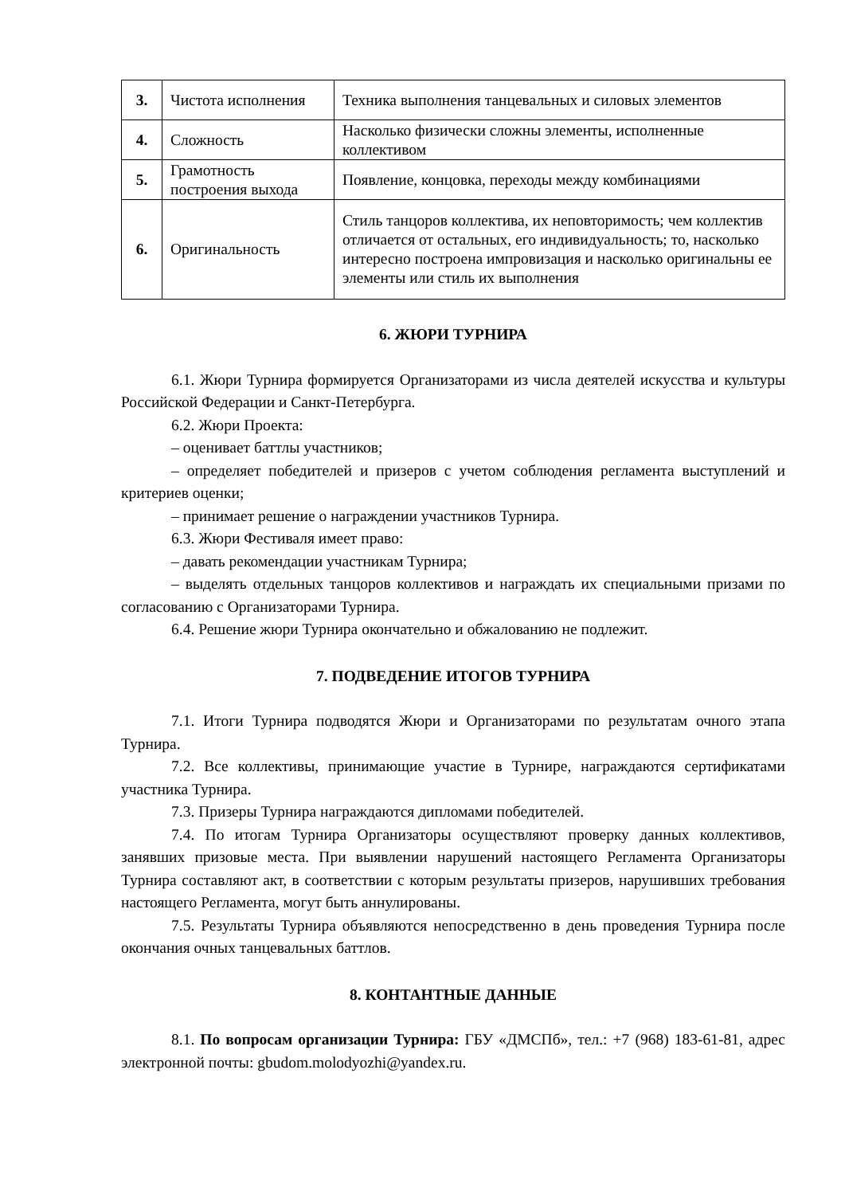| 3. | Чистота исполнения | Техника выполнения танцевальных и силовых элементов |
| 4. | Сложность | Насколько физически сложны элементы, исполненные коллективом |
| 5. | Грамотность построения выхода | Появление, концовка, переходы между комбинациями |
| 6. | Оригинальность | Стиль танцоров коллектива, их неповторимость; чем коллектив отличается от остальных, его индивидуальность; то, насколько интересно построена импровизация и насколько оригинальны ее элементы или стиль их выполнения |
6. ЖЮРИ ТУРНИРА
6.1. Жюри Турнира формируется Организаторами из числа деятелей искусства и культуры Российской Федерации и Санкт-Петербурга.
6.2. Жюри Проекта:
– оценивает баттлы участников;
– определяет победителей и призеров с учетом соблюдения регламента выступлений и критериев оценки;
– принимает решение о награждении участников Турнира.
6.3. Жюри Фестиваля имеет право:
– давать рекомендации участникам Турнира;
– выделять отдельных танцоров коллективов и награждать их специальными призами по согласованию с Организаторами Турнира.
6.4. Решение жюри Турнира окончательно и обжалованию не подлежит.
7. ПОДВЕДЕНИЕ ИТОГОВ ТУРНИРА
7.1. Итоги Турнира подводятся Жюри и Организаторами по результатам очного этапа Турнира.
7.2. Все коллективы, принимающие участие в Турнире, награждаются сертификатами участника Турнира.
7.3. Призеры Турнира награждаются дипломами победителей.
7.4. По итогам Турнира Организаторы осуществляют проверку данных коллективов, занявших призовые места. При выявлении нарушений настоящего Регламента Организаторы Турнира составляют акт, в соответствии с которым результаты призеров, нарушивших требования настоящего Регламента, могут быть аннулированы.
7.5. Результаты Турнира объявляются непосредственно в день проведения Турнира после окончания очных танцевальных баттлов.
8. КОНТАНТНЫЕ ДАННЫЕ
8.1. По вопросам организации Турнира: ГБУ «ДМСПб», тел.: +7 (968) 183-61-81, адрес электронной почты: gbudom.molodyozhi@yandex.ru.